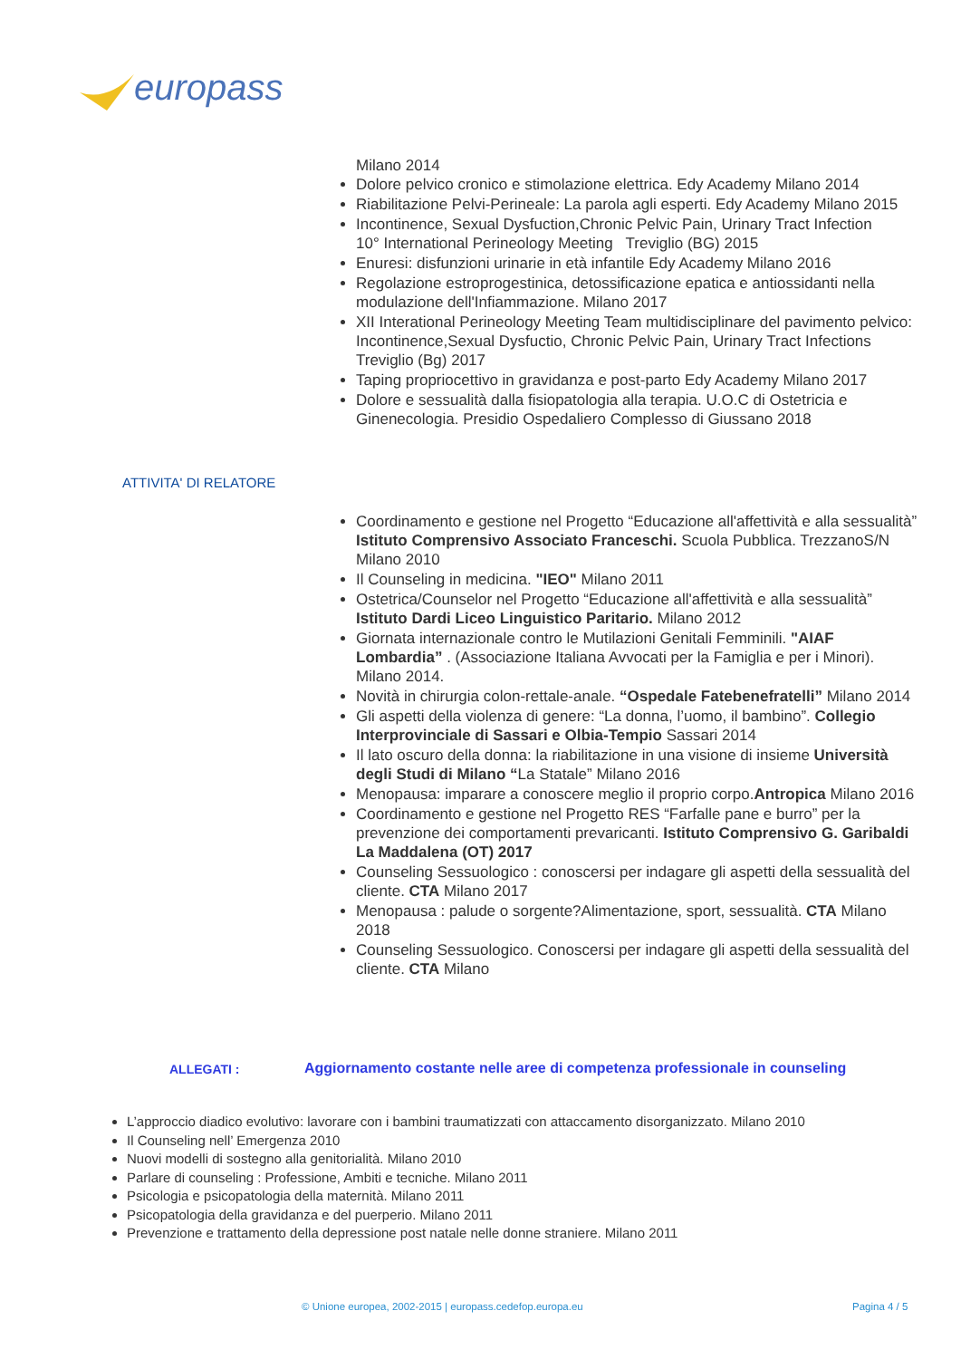europass
Milano 2014
Dolore pelvico cronico e stimolazione elettrica. Edy Academy Milano 2014
Riabilitazione Pelvi-Perineale: La parola agli esperti. Edy Academy Milano 2015
Incontinence, Sexual Dysfuction,Chronic Pelvic Pain, Urinary Tract Infection
10° International Perineology Meeting Treviglio (BG) 2015
Enuresi: disfunzioni urinarie in età infantile Edy Academy Milano 2016
Regolazione estroprogestinica, detossificazione epatica e antiossidanti nella modulazione dell'Infiammazione. Milano 2017
XII Interational Perineology Meeting Team multidisciplinare del pavimento pelvico: Incontinence,Sexual Dysfuctio, Chronic Pelvic Pain, Urinary Tract Infections Treviglio (Bg) 2017
Taping propriocettivo in gravidanza e post-parto Edy Academy Milano 2017
Dolore e sessualità dalla fisiopatologia alla terapia. U.O.C di Ostetricia e Ginenecologia. Presidio Ospedaliero Complesso di Giussano 2018
ATTIVITA' DI RELATORE
Coordinamento e gestione nel Progetto “Educazione all'affettività e alla sessualità” Istituto Comprensivo Associato Franceschi. Scuola Pubblica. TrezzanoS/N Milano 2010
Il Counseling in medicina. "IEO" Milano 2011
Ostetrica/Counselor nel Progetto “Educazione all'affettività e alla sessualità” Istituto Dardi Liceo Linguistico Paritario. Milano 2012
Giornata internazionale contro le Mutilazioni Genitali Femminili. "AIAF Lombardia” . (Associazione Italiana Avvocati per la Famiglia e per i Minori). Milano 2014.
Novità in chirurgia colon-rettale-anale. “Ospedale Fatebenefratelli” Milano 2014
Gli aspetti della violenza di genere: “La donna, l’uomo, il bambino”. Collegio Interprovinciale di Sassari e Olbia-Tempio Sassari 2014
Il lato oscuro della donna: la riabilitazione in una visione di insieme Università degli Studi di Milano “La Statale” Milano 2016
Menopausa: imparare a conoscere meglio il proprio corpo.Antropica Milano 2016
Coordinamento e gestione nel Progetto RES “Farfalle pane e burro” per la prevenzione dei comportamenti prevaricanti. Istituto Comprensivo G. Garibaldi La Maddalena (OT) 2017
Counseling Sessuologico : conoscersi per indagare gli aspetti della sessualità del cliente. CTA Milano 2017
Menopausa : palude o sorgente?Alimentazione, sport, sessualità. CTA Milano 2018
Counseling Sessuologico. Conoscersi per indagare gli aspetti della sessualità del cliente. CTA Milano
ALLEGATI :
Aggiornamento costante nelle aree di competenza professionale in counseling
L’approccio diadico evolutivo: lavorare con i bambini traumatizzati con attaccamento disorganizzato. Milano 2010
Il Counseling nell’ Emergenza 2010
Nuovi modelli di sostegno alla genitorialità. Milano 2010
Parlare di counseling : Professione, Ambiti e tecniche. Milano 2011
Psicologia e psicopatologia della maternità. Milano 2011
Psicopatologia della gravidanza e del puerperio. Milano 2011
Prevenzione e trattamento della depressione post natale nelle donne straniere. Milano 2011
© Unione europea, 2002-2015 | europass.cedefop.europa.eu
Pagina 4 / 5